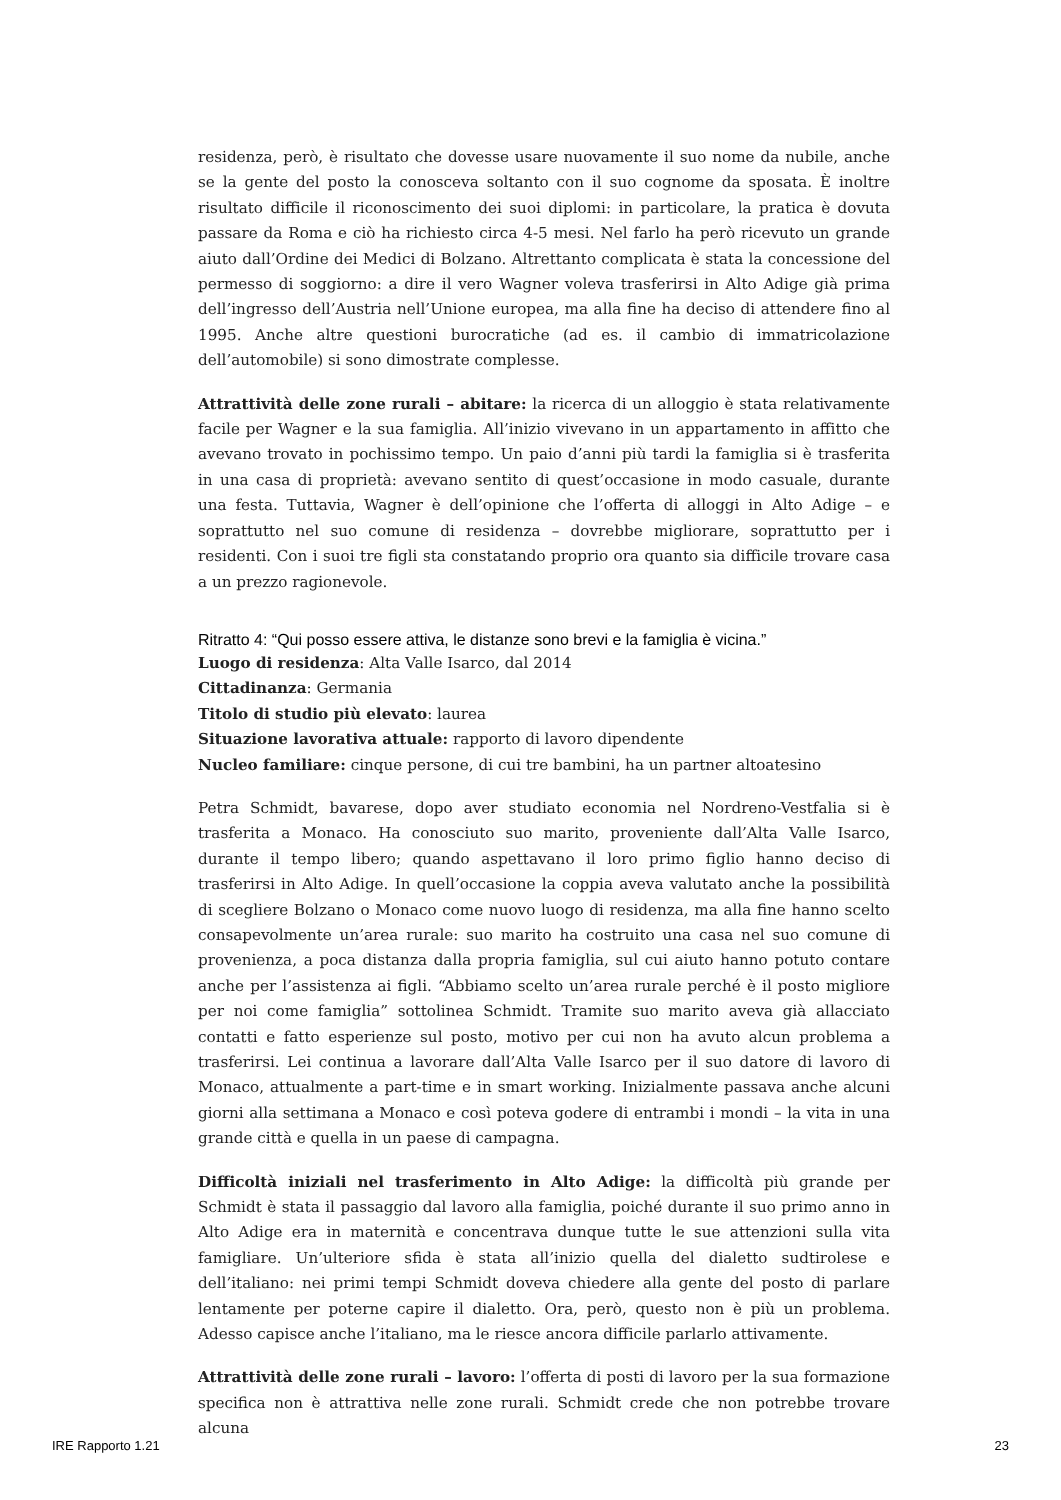residenza, però, è risultato che dovesse usare nuovamente il suo nome da nubile, anche se la gente del posto la conosceva soltanto con il suo cognome da sposata. È inoltre risultato difficile il riconoscimento dei suoi diplomi: in particolare, la pratica è dovuta passare da Roma e ciò ha richiesto circa 4-5 mesi. Nel farlo ha però ricevuto un grande aiuto dall’Ordine dei Medici di Bolzano. Altrettanto complicata è stata la concessione del permesso di soggiorno: a dire il vero Wagner voleva trasferirsi in Alto Adige già prima dell’ingresso dell’Austria nell’Unione europea, ma alla fine ha deciso di attendere fino al 1995. Anche altre questioni burocratiche (ad es. il cambio di immatricolazione dell’automobile) si sono dimostrate complesse.
Attrattività delle zone rurali – abitare: la ricerca di un alloggio è stata relativamente facile per Wagner e la sua famiglia. All’inizio vivevano in un appartamento in affitto che avevano trovato in pochissimo tempo. Un paio d’anni più tardi la famiglia si è trasferita in una casa di proprietà: avevano sentito di quest’occasione in modo casuale, durante una festa. Tuttavia, Wagner è dell’opinione che l’offerta di alloggi in Alto Adige – e soprattutto nel suo comune di residenza – dovrebbe migliorare, soprattutto per i residenti. Con i suoi tre figli sta constatando proprio ora quanto sia difficile trovare casa a un prezzo ragionevole.
Ritratto 4: “Qui posso essere attiva, le distanze sono brevi e la famiglia è vicina.”
Luogo di residenza: Alta Valle Isarco, dal 2014
Cittadinanza: Germania
Titolo di studio più elevato: laurea
Situazione lavorativa attuale: rapporto di lavoro dipendente
Nucleo familiare: cinque persone, di cui tre bambini, ha un partner altoatesino
Petra Schmidt, bavarese, dopo aver studiato economia nel Nordreno-Vestfalia si è trasferita a Monaco. Ha conosciuto suo marito, proveniente dall’Alta Valle Isarco, durante il tempo libero; quando aspettavano il loro primo figlio hanno deciso di trasferirsi in Alto Adige. In quell’occasione la coppia aveva valutato anche la possibilità di scegliere Bolzano o Monaco come nuovo luogo di residenza, ma alla fine hanno scelto consapevolmente un’area rurale: suo marito ha costruito una casa nel suo comune di provenienza, a poca distanza dalla propria famiglia, sul cui aiuto hanno potuto contare anche per l’assistenza ai figli. “Abbiamo scelto un’area rurale perché è il posto migliore per noi come famiglia” sottolinea Schmidt. Tramite suo marito aveva già allacciato contatti e fatto esperienze sul posto, motivo per cui non ha avuto alcun problema a trasferirsi. Lei continua a lavorare dall’Alta Valle Isarco per il suo datore di lavoro di Monaco, attualmente a part-time e in smart working. Inizialmente passava anche alcuni giorni alla settimana a Monaco e così poteva godere di entrambi i mondi – la vita in una grande città e quella in un paese di campagna.
Difficoltà iniziali nel trasferimento in Alto Adige: la difficoltà più grande per Schmidt è stata il passaggio dal lavoro alla famiglia, poiché durante il suo primo anno in Alto Adige era in maternità e concentrava dunque tutte le sue attenzioni sulla vita famigliare. Un’ulteriore sfida è stata all’inizio quella del dialetto sudtirolese e dell’italiano: nei primi tempi Schmidt doveva chiedere alla gente del posto di parlare lentamente per poterne capire il dialetto. Ora, però, questo non è più un problema. Adesso capisce anche l’italiano, ma le riesce ancora difficile parlarlo attivamente.
Attrattività delle zone rurali – lavoro: l’offerta di posti di lavoro per la sua formazione specifica non è attrattiva nelle zone rurali. Schmidt crede che non potrebbe trovare alcuna
IRE Rapporto 1.21 23